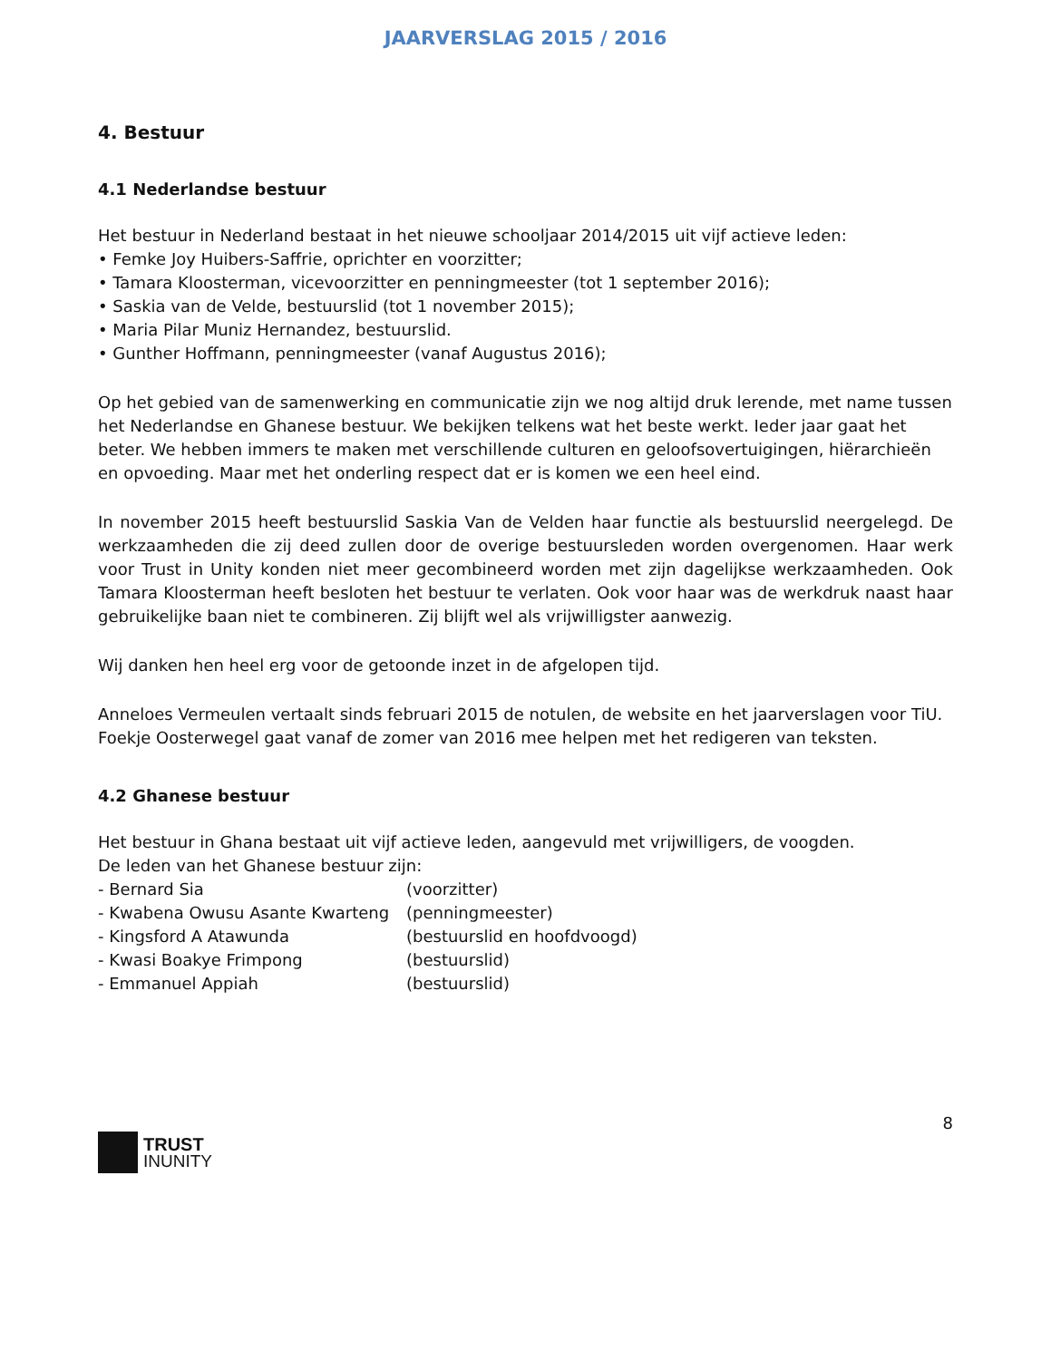JAARVERSLAG 2015 / 2016
4. Bestuur
4.1 Nederlandse bestuur
Het bestuur in Nederland bestaat in het nieuwe schooljaar 2014/2015 uit vijf actieve leden:
• Femke Joy Huibers-Saffrie, oprichter en voorzitter;
• Tamara Kloosterman, vicevoorzitter en penningmeester (tot 1 september 2016);
• Saskia van de Velde, bestuurslid (tot 1 november 2015);
• Maria Pilar Muniz Hernandez, bestuurslid.
• Gunther Hoffmann, penningmeester (vanaf Augustus 2016);
Op het gebied van de samenwerking en communicatie zijn we nog altijd druk lerende, met name tussen het Nederlandse en Ghanese bestuur. We bekijken telkens wat het beste werkt. Ieder jaar gaat het beter. We hebben immers te maken met verschillende culturen en geloofsovertuigingen, hiërarchieën en opvoeding. Maar met het onderling respect dat er is komen we een heel eind.
In november 2015 heeft bestuurslid Saskia Van de Velden haar functie als bestuurslid neergelegd. De werkzaamheden die zij deed zullen door de overige bestuursleden worden overgenomen. Haar werk voor Trust in Unity konden niet meer gecombineerd worden met zijn dagelijkse werkzaamheden. Ook Tamara Kloosterman heeft besloten het bestuur te verlaten. Ook voor haar was de werkdruk naast haar gebruikelijke baan niet te combineren. Zij blijft wel als vrijwilligster aanwezig.
Wij danken hen heel erg voor de getoonde inzet in de afgelopen tijd.
Anneloes Vermeulen vertaalt sinds februari 2015 de notulen, de website en het jaarverslagen voor TiU.
Foekje Oosterwegel gaat vanaf de zomer van 2016 mee helpen met het redigeren van teksten.
4.2 Ghanese bestuur
Het bestuur in Ghana bestaat uit vijf actieve leden, aangevuld met vrijwilligers, de voogden.
De leden van het Ghanese bestuur zijn:
| - Bernard Sia | (voorzitter) |
| - Kwabena Owusu Asante Kwarteng | (penningmeester) |
| - Kingsford A Atawunda | (bestuurslid en hoofdvoogd) |
| - Kwasi Boakye Frimpong | (bestuurslid) |
| - Emmanuel Appiah | (bestuurslid) |
TRUST
INUNITY
8